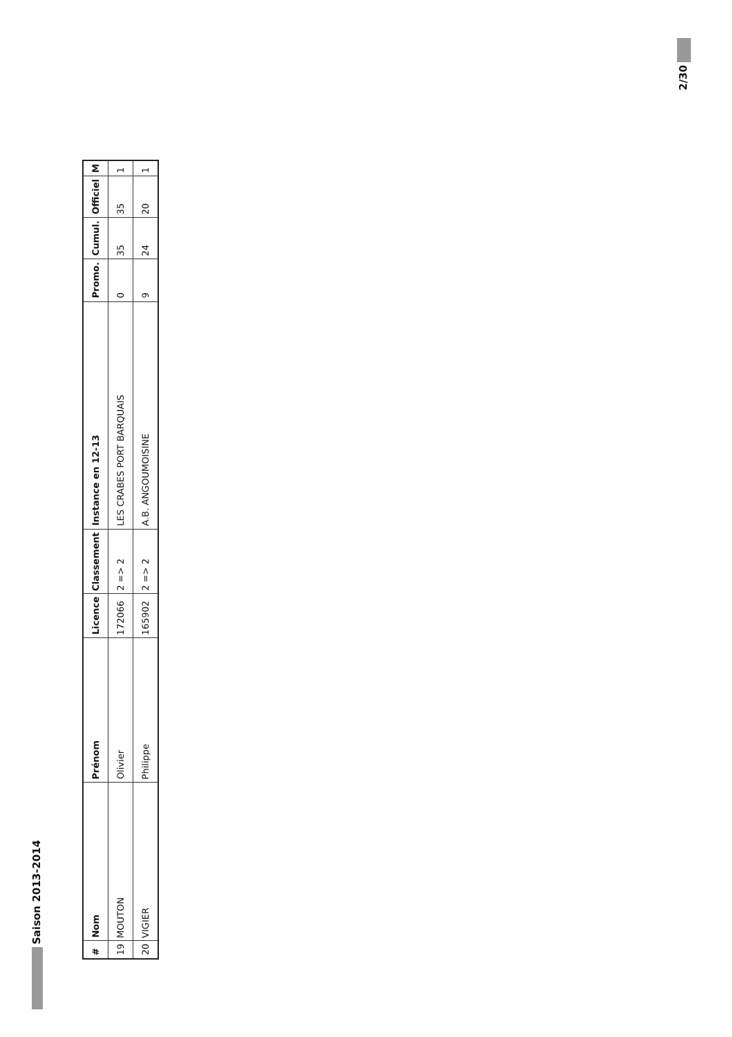Saison 2013-2014
| # | Nom | Prénom | Licence | Classement | Instance en 12-13 | Promo. | Cumul. | Officiel | M |
| --- | --- | --- | --- | --- | --- | --- | --- | --- | --- |
| 19 | MOUTON | Olivier | 172066 | 2 => 2 | LES CRABES PORT BARQUAIS | 0 | 35 | 35 | 1 |
| 20 | VIGIER | Philippe | 165902 | 2 => 2 | A.B. ANGOUMOISINE | 9 | 24 | 20 | 1 |
2/30